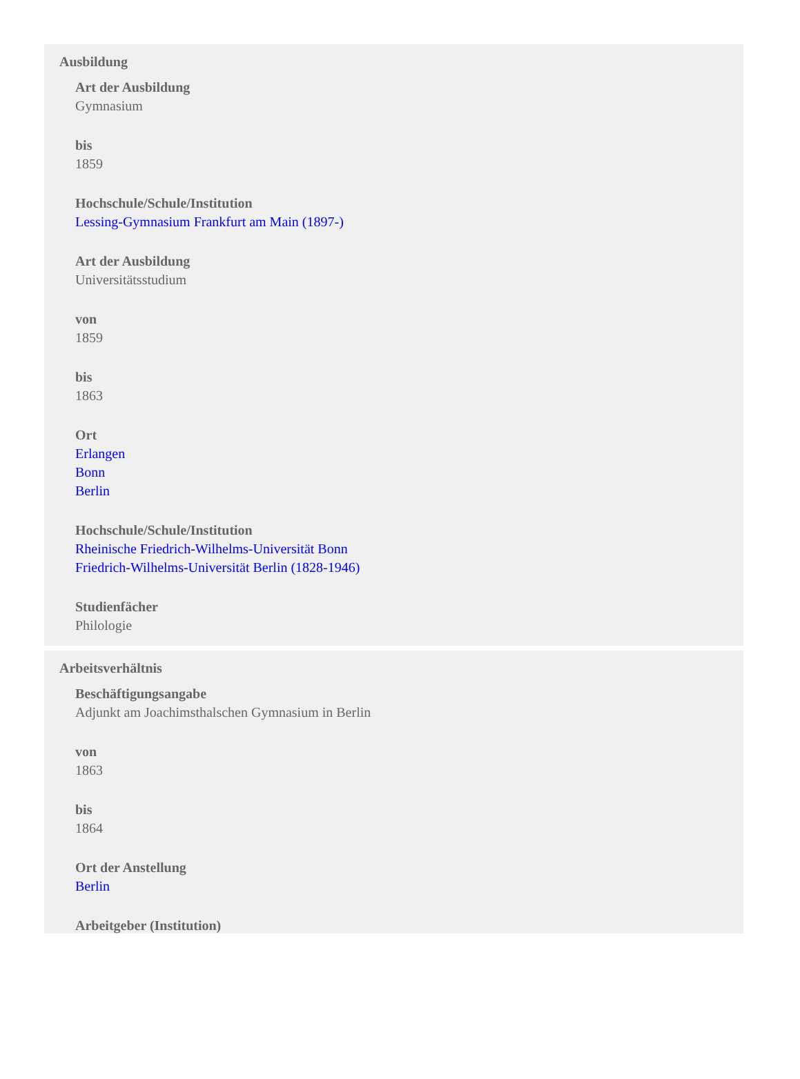Ausbildung
Art der Ausbildung
Gymnasium
bis
1859
Hochschule/Schule/Institution
Lessing-Gymnasium Frankfurt am Main (1897-)
Art der Ausbildung
Universitätsstudium
von
1859
bis
1863
Ort
Erlangen
Bonn
Berlin
Hochschule/Schule/Institution
Rheinische Friedrich-Wilhelms-Universität Bonn
Friedrich-Wilhelms-Universität Berlin (1828-1946)
Studienfächer
Philologie
Arbeitsverhältnis
Beschäftigungsangabe
Adjunkt am Joachimsthalschen Gymnasium in Berlin
von
1863
bis
1864
Ort der Anstellung
Berlin
Arbeitgeber (Institution)